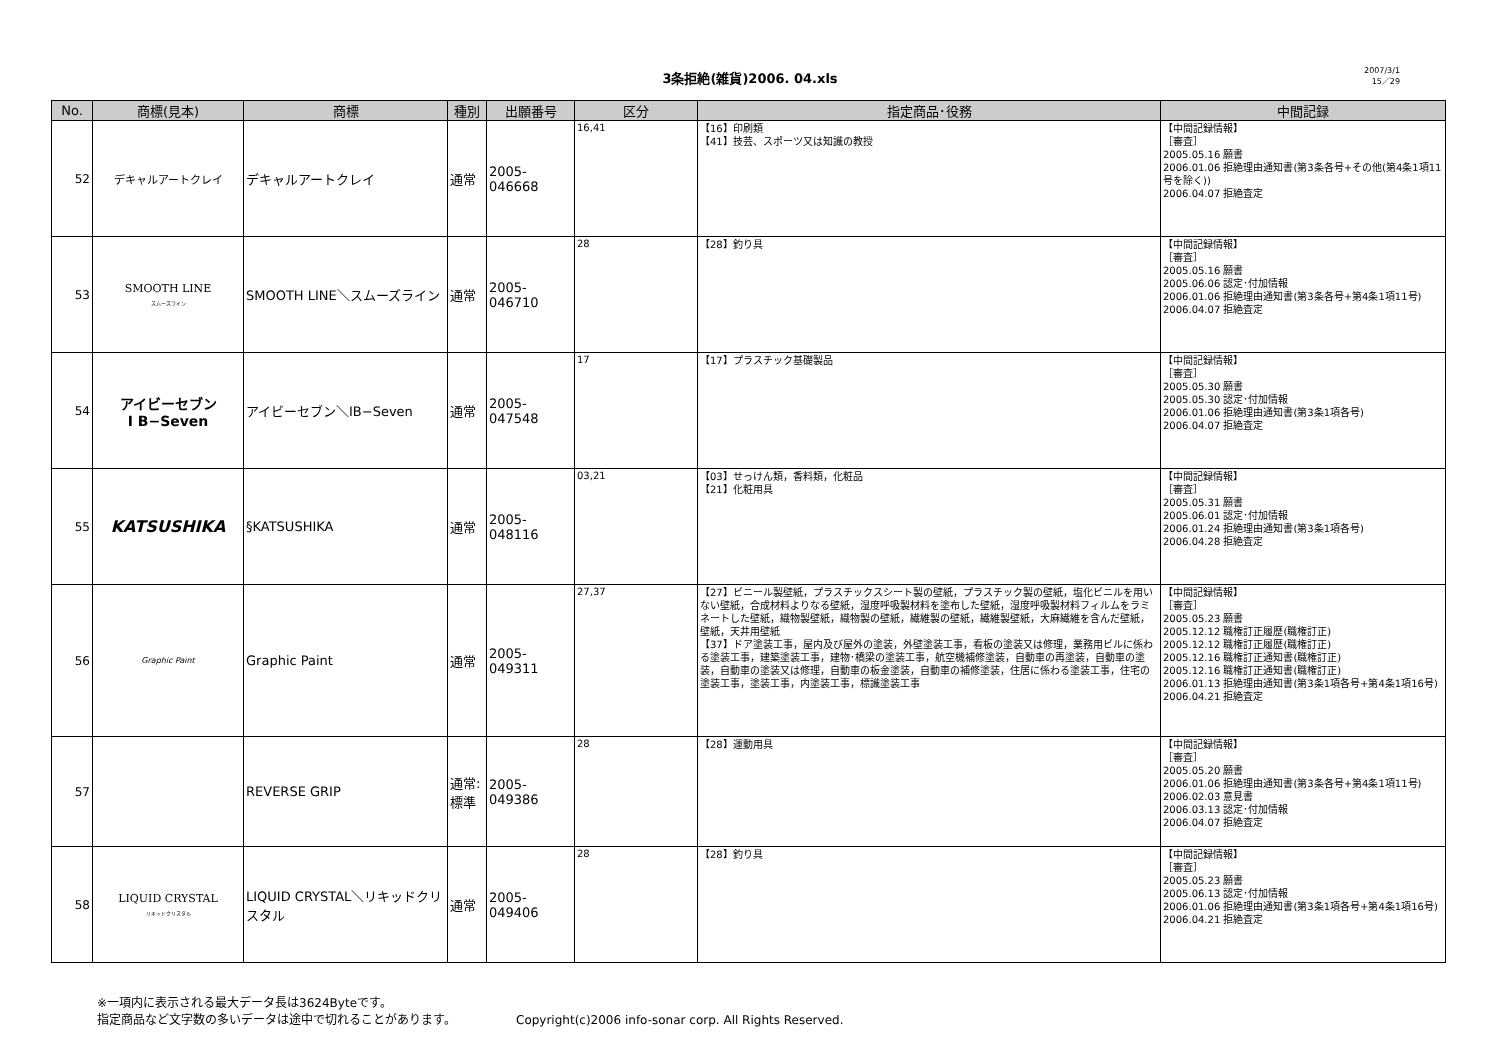3条拒絶(雑貨)2006. 04.xls
2007/3/1
15／29
| No. | 商標(見本) | 商標 | 種別 | 出願番号 | 区分 | 指定商品･役務 | 中間記録 |
| --- | --- | --- | --- | --- | --- | --- | --- |
| 52 | デキャルアートクレイ | デキャルアートクレイ | 通常 | 2005-046668 | 16,41 | 【16】印刷類 【41】技芸、スポーツ又は知識の教授 | 【中間記録情報】 ［審査］ 2005.05.16 願書 2006.01.06 拒絶理由通知書(第3条各号+その他(第4条1項11号を除く)) 2006.04.07 拒絶査定 |
| 53 | SMOOTH LINE スムーズライン | SMOOTH LINE＼スムーズライン | 通常 | 2005-046710 | 28 | 【28】釣り具 | 【中間記録情報】 ［審査］ 2005.05.16 願書 2005.06.06 認定･付加情報 2006.01.06 拒絶理由通知書(第3条各号+第4条1項11号) 2006.04.07 拒絶査定 |
| 54 | アイビーセブン I B−Seven | アイビーセブン＼IB−Seven | 通常 | 2005-047548 | 17 | 【17】プラスチック基礎製品 | 【中間記録情報】 ［審査］ 2005.05.30 願書 2005.05.30 認定･付加情報 2006.01.06 拒絶理由通知書(第3条1項各号) 2006.04.07 拒絶査定 |
| 55 | KATSUSHIKA | §KATSUSHIKA | 通常 | 2005-048116 | 03,21 | 【03】せっけん類，香料類，化粧品 【21】化粧用具 | 【中間記録情報】 ［審査］ 2005.05.31 願書 2005.06.01 認定･付加情報 2006.01.24 拒絶理由通知書(第3条1項各号) 2006.04.28 拒絶査定 |
| 56 | Graphic Paint | Graphic Paint | 通常 | 2005-049311 | 27,37 | 【27】ビニール製壁紙，プラスチックスシート製の壁紙，プラスチック製の壁紙，塩化ビニルを用いない壁紙，合成材料よりなる壁紙，湿度呼吸製材料を塗布した壁紙，湿度呼吸製材料フィルムをラミネートした壁紙，織物製壁紙，織物製の壁紙，繊維製の壁紙，繊維製壁紙，大麻繊維を含んだ壁紙，壁紙，天井用壁紙 【37】ドア塗装工事，屋内及び屋外の塗装，外壁塗装工事，看板の塗装又は修理，業務用ビルに係わる塗装工事，建築塗装工事，建物･橋梁の塗装工事，航空機補修塗装，自動車の再塗装，自動車の塗装，自動車の塗装又は修理，自動車の板金塗装，自動車の補修塗装，住居に係わる塗装工事，住宅の塗装工事，塗装工事，内塗装工事，標識塗装工事 | 【中間記録情報】 ［審査］ 2005.05.23 願書 2005.12.12 職権訂正履歴(職権訂正) 2005.12.12 職権訂正履歴(職権訂正) 2005.12.16 職権訂正通知書(職権訂正) 2005.12.16 職権訂正通知書(職権訂正) 2006.01.13 拒絶理由通知書(第3条1項各号+第4条1項16号) 2006.04.21 拒絶査定 |
| 57 | | REVERSE GRIP | 通常: 標準 | 2005-049386 | 28 | 【28】運動用具 | 【中間記録情報】 ［審査］ 2005.05.20 願書 2006.01.06 拒絶理由通知書(第3条各号+第4条1項11号) 2006.02.03 意見書 2006.03.13 認定･付加情報 2006.04.07 拒絶査定 |
| 58 | LIQUID CRYSTAL リキッドクリスタル | LIQUID CRYSTAL＼リキッドクリスタル | 通常 | 2005-049406 | 28 | 【28】釣り具 | 【中間記録情報】 ［審査］ 2005.05.23 願書 2005.06.13 認定･付加情報 2006.01.06 拒絶理由通知書(第3条1項各号+第4条1項16号) 2006.04.21 拒絶査定 |
※一項内に表示される最大データ長は3624Byteです。
指定商品など文字数の多いデータは途中で切れることがあります。
Copyright(c)2006 info-sonar corp. All Rights Reserved.